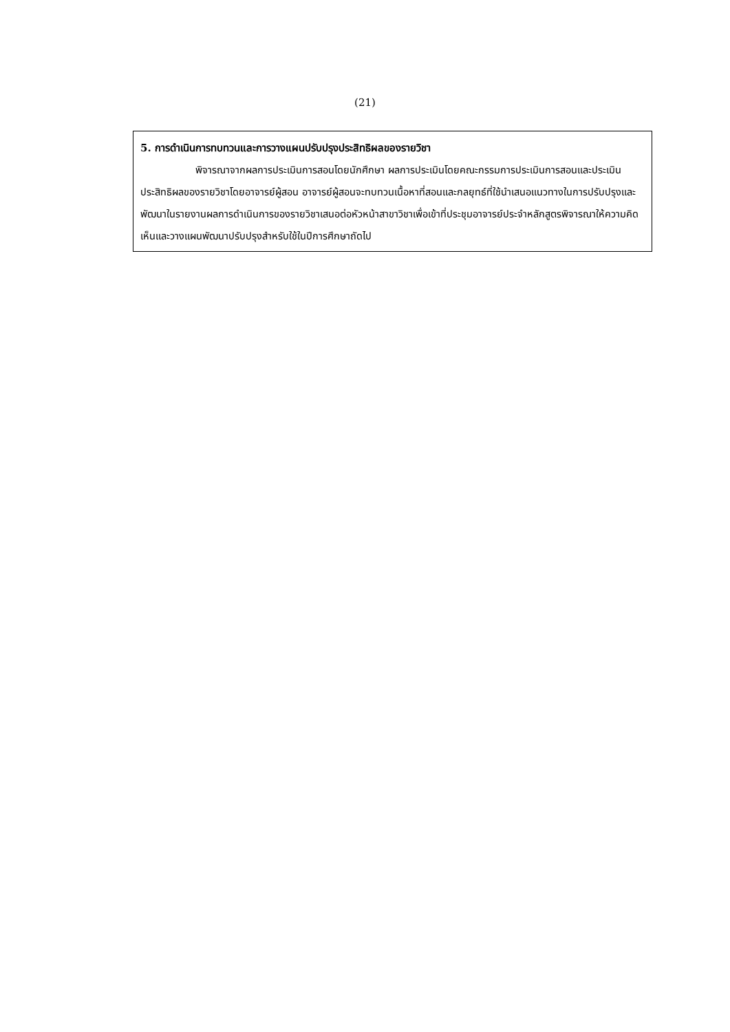(21)
5. การดำเนินการทบทวนและการวางแผนปรับปรุงประสิทธิผลของรายวิชา
พิจารณาจากผลการประเมินการสอนโดยนักศึกษา ผลการประเมินโดยคณะกรรมการประเมินการสอนและประเมินประสิทธิผลของรายวิชาโดยอาจารย์ผู้สอน อาจารย์ผู้สอนจะทบทวนเนื้อหาที่สอนและกลยุทธ์ที่ใช้นำเสนอแนวทางในการปรับปรุงและพัฒนาในรายงานผลการดำเนินการของรายวิชาเสนอต่อหัวหน้าสาขาวิชาเพื่อเข้าที่ประชุมอาจารย์ประจำหลักสูตรพิจารณาให้ความคิดเห็นและวางแผนพัฒนาปรับปรุงสำหรับใช้ในปีการศึกษาถัดไป